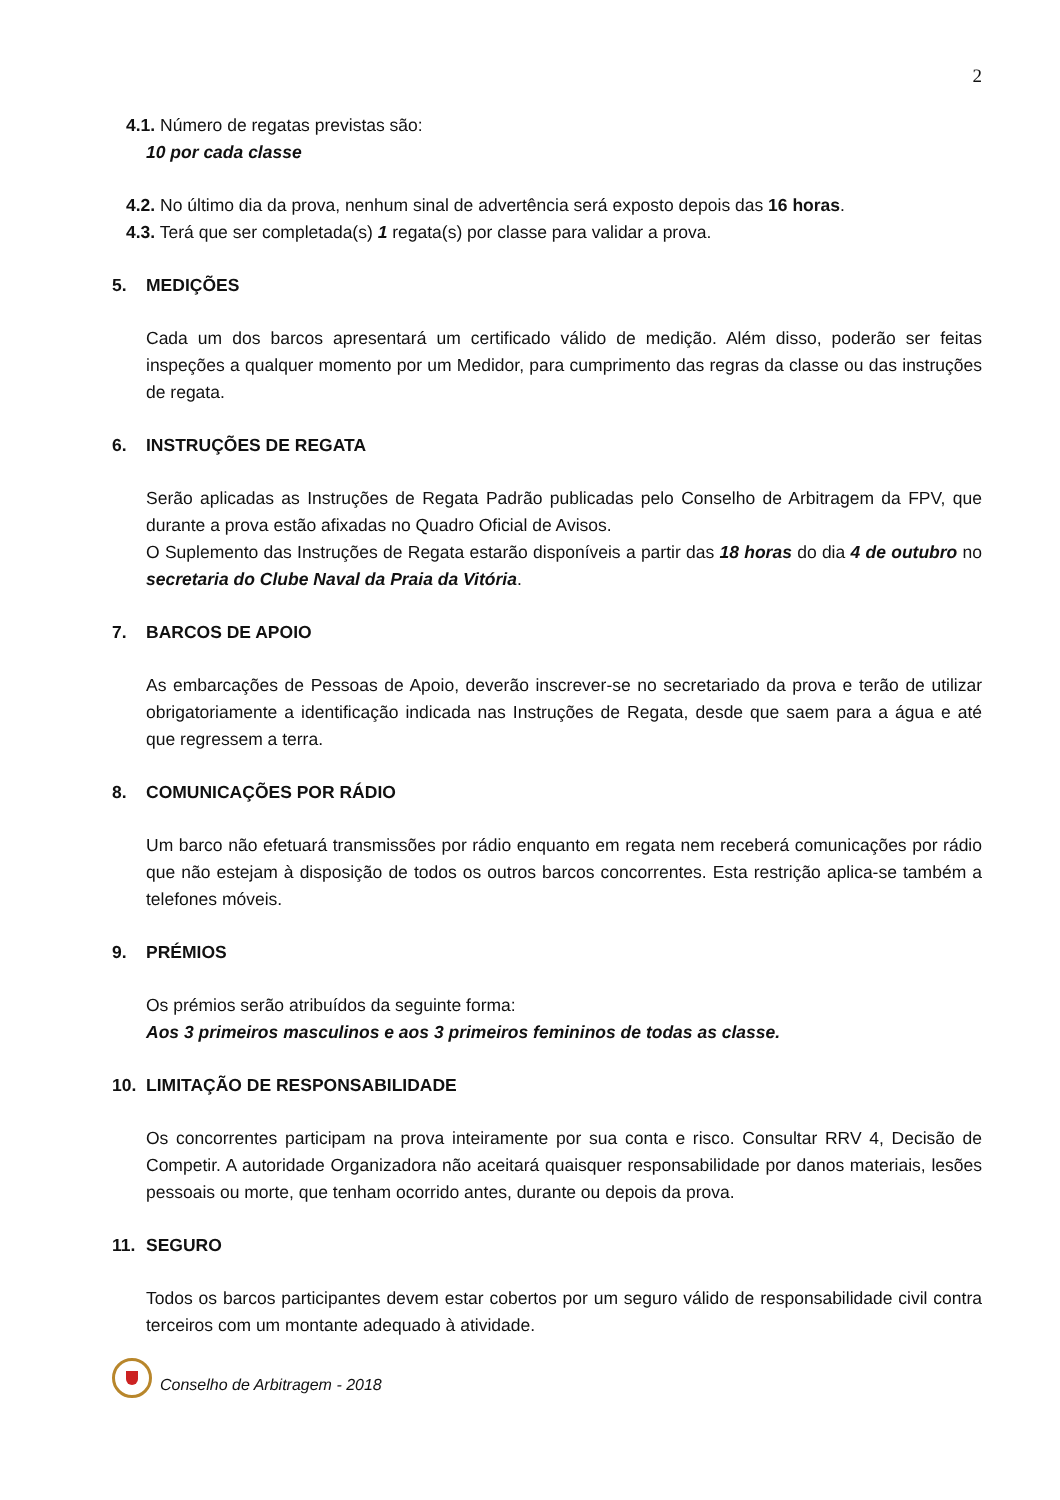2
4.1. Número de regatas previstas são:
10 por cada classe
4.2. No último dia da prova, nenhum sinal de advertência será exposto depois das 16 horas.
4.3. Terá que ser completada(s) 1 regata(s) por classe para validar a prova.
5. MEDIÇÕES
Cada um dos barcos apresentará um certificado válido de medição. Além disso, poderão ser feitas inspeções a qualquer momento por um Medidor, para cumprimento das regras da classe ou das instruções de regata.
6. INSTRUÇÕES DE REGATA
Serão aplicadas as Instruções de Regata Padrão publicadas pelo Conselho de Arbitragem da FPV, que durante a prova estão afixadas no Quadro Oficial de Avisos.
O Suplemento das Instruções de Regata estarão disponíveis a partir das 18 horas do dia 4 de outubro no secretaria do Clube Naval da Praia da Vitória.
7. BARCOS DE APOIO
As embarcações de Pessoas de Apoio, deverão inscrever-se no secretariado da prova e terão de utilizar obrigatoriamente a identificação indicada nas Instruções de Regata, desde que saem para a água e até que regressem a terra.
8. COMUNICAÇÕES POR RÁDIO
Um barco não efetuará transmissões por rádio enquanto em regata nem receberá comunicações por rádio que não estejam à disposição de todos os outros barcos concorrentes. Esta restrição aplica-se também a telefones móveis.
9. PRÉMIOS
Os prémios serão atribuídos da seguinte forma:
Aos 3 primeiros masculinos e aos 3 primeiros femininos de todas as classe.
10. LIMITAÇÃO DE RESPONSABILIDADE
Os concorrentes participam na prova inteiramente por sua conta e risco. Consultar RRV 4, Decisão de Competir. A autoridade Organizadora não aceitará quaisquer responsabilidade por danos materiais, lesões pessoais ou morte, que tenham ocorrido antes, durante ou depois da prova.
11. SEGURO
Todos os barcos participantes devem estar cobertos por um seguro válido de responsabilidade civil contra terceiros com um montante adequado à atividade.
Conselho de Arbitragem - 2018